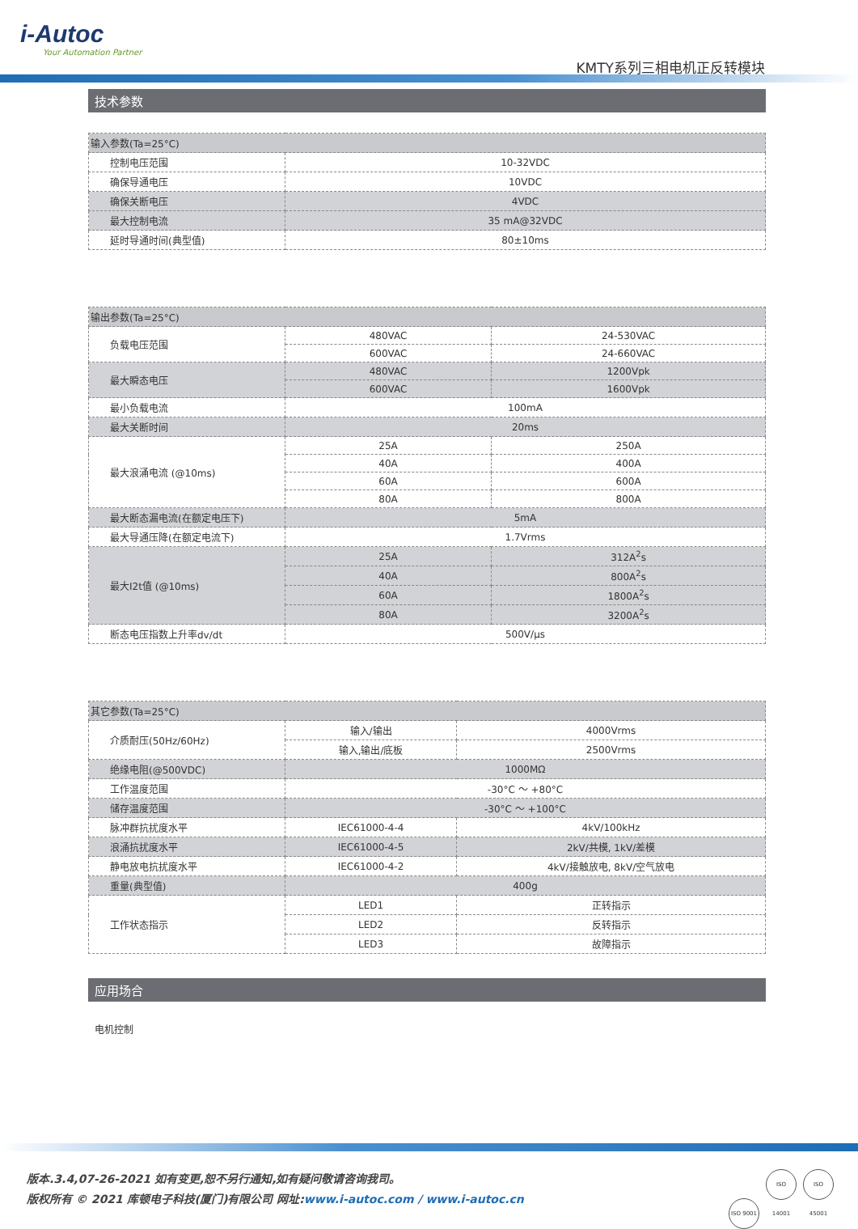i-Autoc
Your Automation Partner
KMTY系列三相电机正反转模块
技术参数
| 输入参数(Ta=25°C) | |
| 控制电压范围 | 10-32VDC |
| 确保导通电压 | 10VDC |
| 确保关断电压 | 4VDC |
| 最大控制电流 | 35 mA@32VDC |
| 延时导通时间(典型值) | 80±10ms |
| 输出参数(Ta=25°C) | | |
| 负载电压范围 | 480VAC | 24-530VAC |
| | 600VAC | 24-660VAC |
| 最大瞬态电压 | 480VAC | 1200Vpk |
| | 600VAC | 1600Vpk |
| 最小负载电流 | 100mA | |
| 最大关断时间 | 20ms | |
| 最大浪涌电流 (@10ms) | 25A | 250A |
| | 40A | 400A |
| | 60A | 600A |
| | 80A | 800A |
| 最大断态漏电流(在额定电压下) | 5mA | |
| 最大导通压降(在额定电流下) | 1.7Vrms | |
| 最大I2t值 (@10ms) | 25A | 312A<sup>2</sup>s |
| | 40A | 800A<sup>2</sup>s |
| | 60A | 1800A<sup>2</sup>s |
| | 80A | 3200A<sup>2</sup>s |
| 断态电压指数上升率dv/dt | 500V/μs | |
| 其它参数(Ta=25°C) | | |
| 介质耐压(50Hz/60Hz) | 输入/输出 | 4000Vrms |
| | 输入,输出/底板 | 2500Vrms |
| 绝缘电阻(@500VDC) | 1000MΩ | |
| 工作温度范围 | -30°C ～ +80°C | |
| 储存温度范围 | -30°C ～ +100°C | |
| 脉冲群抗扰度水平 | IEC61000-4-4 | 4kV/100kHz |
| 浪涌抗扰度水平 | IEC61000-4-5 | 2kV/共模, 1kV/差模 |
| 静电放电抗扰度水平 | IEC61000-4-2 | 4kV/接触放电, 8kV/空气放电 |
| 重量(典型值) | 400g | |
| 工作状态指示 | LED1 | 正转指示 |
| | LED2 | 反转指示 |
| | LED3 | 故障指示 |
应用场合
电机控制
版本.3.4,07-26-2021 如有变更,恕不另行通知,如有疑问敬请咨询我司。
版权所有 © 2021 库顿电子科技(厦门)有限公司 网址:www.i-autoc.com / www.i-autoc.cn
ISO 9001 ISO 14001 ISO 45001